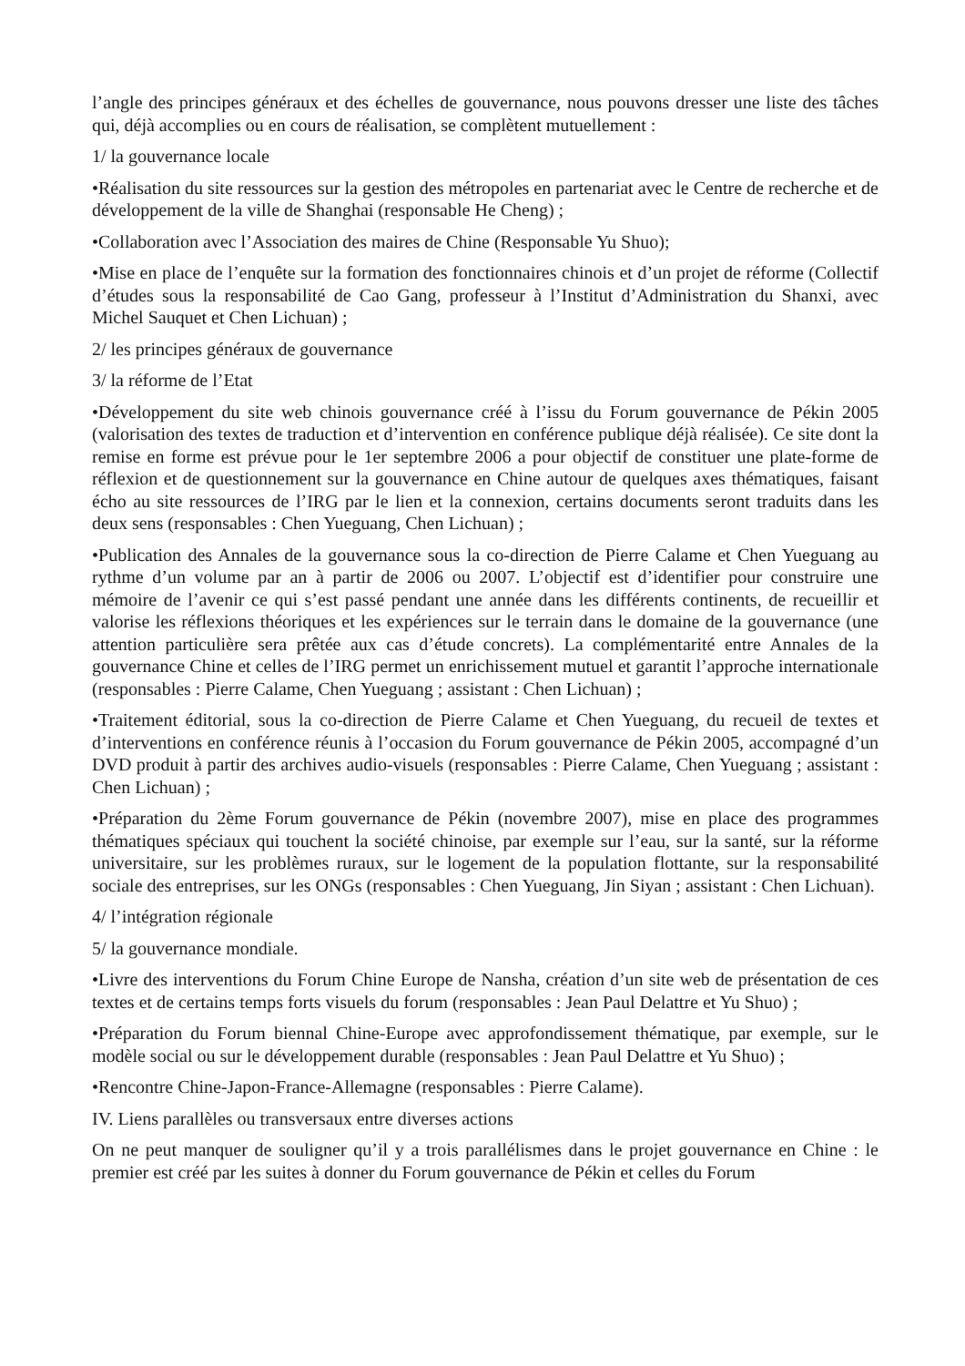l’angle des principes généraux et des échelles de gouvernance, nous pouvons dresser une liste des tâches qui, déjà accomplies ou en cours de réalisation, se complètent mutuellement :
1/ la gouvernance locale
•Réalisation du site ressources sur la gestion des métropoles en partenariat avec le Centre de recherche et de développement de la ville de Shanghai (responsable He Cheng) ;
•Collaboration avec l’Association des maires de Chine (Responsable Yu Shuo);
•Mise en place de l’enquête sur la formation des fonctionnaires chinois et d’un projet de réforme (Collectif d’études sous la responsabilité de Cao Gang, professeur à l’Institut d’Administration du Shanxi, avec Michel Sauquet et Chen Lichuan) ;
2/ les principes généraux de gouvernance
3/ la réforme de l’Etat
•Développement du site web chinois gouvernance créé à l’issu du Forum gouvernance de Pékin 2005 (valorisation des textes de traduction et d’intervention en conférence publique déjà réalisée). Ce site dont la remise en forme est prévue pour le 1er septembre 2006 a pour objectif de constituer une plate-forme de réflexion et de questionnement sur la gouvernance en Chine autour de quelques axes thématiques, faisant écho au site ressources de l’IRG par le lien et la connexion, certains documents seront traduits dans les deux sens (responsables : Chen Yueguang, Chen Lichuan) ;
•Publication des Annales de la gouvernance sous la co-direction de Pierre Calame et Chen Yueguang au rythme d’un volume par an à partir de 2006 ou 2007. L’objectif est d’identifier pour construire une mémoire de l’avenir ce qui s’est passé pendant une année dans les différents continents, de recueillir et valorise les réflexions théoriques et les expériences sur le terrain dans le domaine de la gouvernance (une attention particulière sera prêtée aux cas d’étude concrets). La complémentarité entre Annales de la gouvernance Chine et celles de l’IRG permet un enrichissement mutuel et garantit l’approche internationale (responsables : Pierre Calame, Chen Yueguang ; assistant : Chen Lichuan) ;
•Traitement éditorial, sous la co-direction de Pierre Calame et Chen Yueguang, du recueil de textes et d’interventions en conférence réunis à l’occasion du Forum gouvernance de Pékin 2005, accompagné d’un DVD produit à partir des archives audio-visuels (responsables : Pierre Calame, Chen Yueguang ; assistant : Chen Lichuan) ;
•Préparation du 2ème Forum gouvernance de Pékin (novembre 2007), mise en place des programmes thématiques spéciaux qui touchent la société chinoise, par exemple sur l’eau, sur la santé, sur la réforme universitaire, sur les problèmes ruraux, sur le logement de la population flottante, sur la responsabilité sociale des entreprises, sur les ONGs (responsables : Chen Yueguang, Jin Siyan ; assistant : Chen Lichuan).
4/ l’intégration régionale
5/ la gouvernance mondiale.
•Livre des interventions du Forum Chine Europe de Nansha, création d’un site web de présentation de ces textes et de certains temps forts visuels du forum (responsables : Jean Paul Delattre et Yu Shuo) ;
•Préparation du Forum biennal Chine-Europe avec approfondissement thématique, par exemple, sur le modèle social ou sur le développement durable (responsables : Jean Paul Delattre et Yu Shuo) ;
•Rencontre Chine-Japon-France-Allemagne (responsables : Pierre Calame).
IV. Liens parallèles ou transversaux entre diverses actions
On ne peut manquer de souligner qu’il y a trois parallélismes dans le projet gouvernance en Chine : le premier est créé par les suites à donner du Forum gouvernance de Pékin et celles du Forum